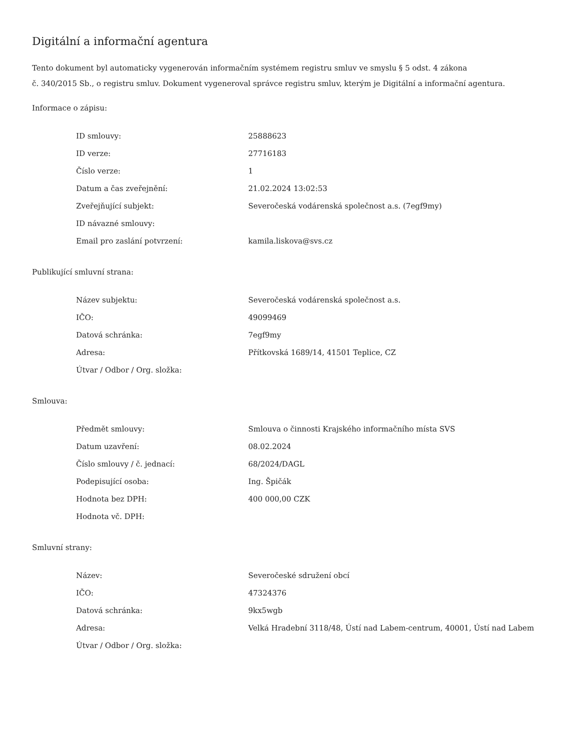Digitální a informační agentura
Tento dokument byl automaticky vygenerován informačním systémem registru smluv ve smyslu § 5 odst. 4 zákona
č. 340/2015 Sb., o registru smluv. Dokument vygeneroval správce registru smluv, kterým je Digitální a informační agentura.
Informace o zápisu:
| ID smlouvy: | 25888623 |
| ID verze: | 27716183 |
| Číslo verze: | 1 |
| Datum a čas zveřejnění: | 21.02.2024 13:02:53 |
| Zveřejňující subjekt: | Severočeská vodárenská společnost a.s. (7egf9my) |
| ID návazné smlouvy: | |
| Email pro zaslání potvrzení: | kamila.liskova@svs.cz |
Publikující smluvní strana:
| Název subjektu: | Severočeská vodárenská společnost a.s. |
| IČO: | 49099469 |
| Datová schránka: | 7egf9my |
| Adresa: | Přítkovská 1689/14, 41501 Teplice, CZ |
| Útvar / Odbor / Org. složka: | |
Smlouva:
| Předmět smlouvy: | Smlouva o činnosti Krajského informačního místa SVS |
| Datum uzavření: | 08.02.2024 |
| Číslo smlouvy / č. jednací: | 68/2024/DAGL |
| Podepisující osoba: | Ing. Špičák |
| Hodnota bez DPH: | 400 000,00 CZK |
| Hodnota vč. DPH: | |
Smluvní strany:
| Název: | Severočeské sdružení obcí |
| IČO: | 47324376 |
| Datová schránka: | 9kx5wgb |
| Adresa: | Velká Hradební 3118/48, Ústí nad Labem-centrum, 40001, Ústí nad Labem |
| Útvar / Odbor / Org. složka: | |